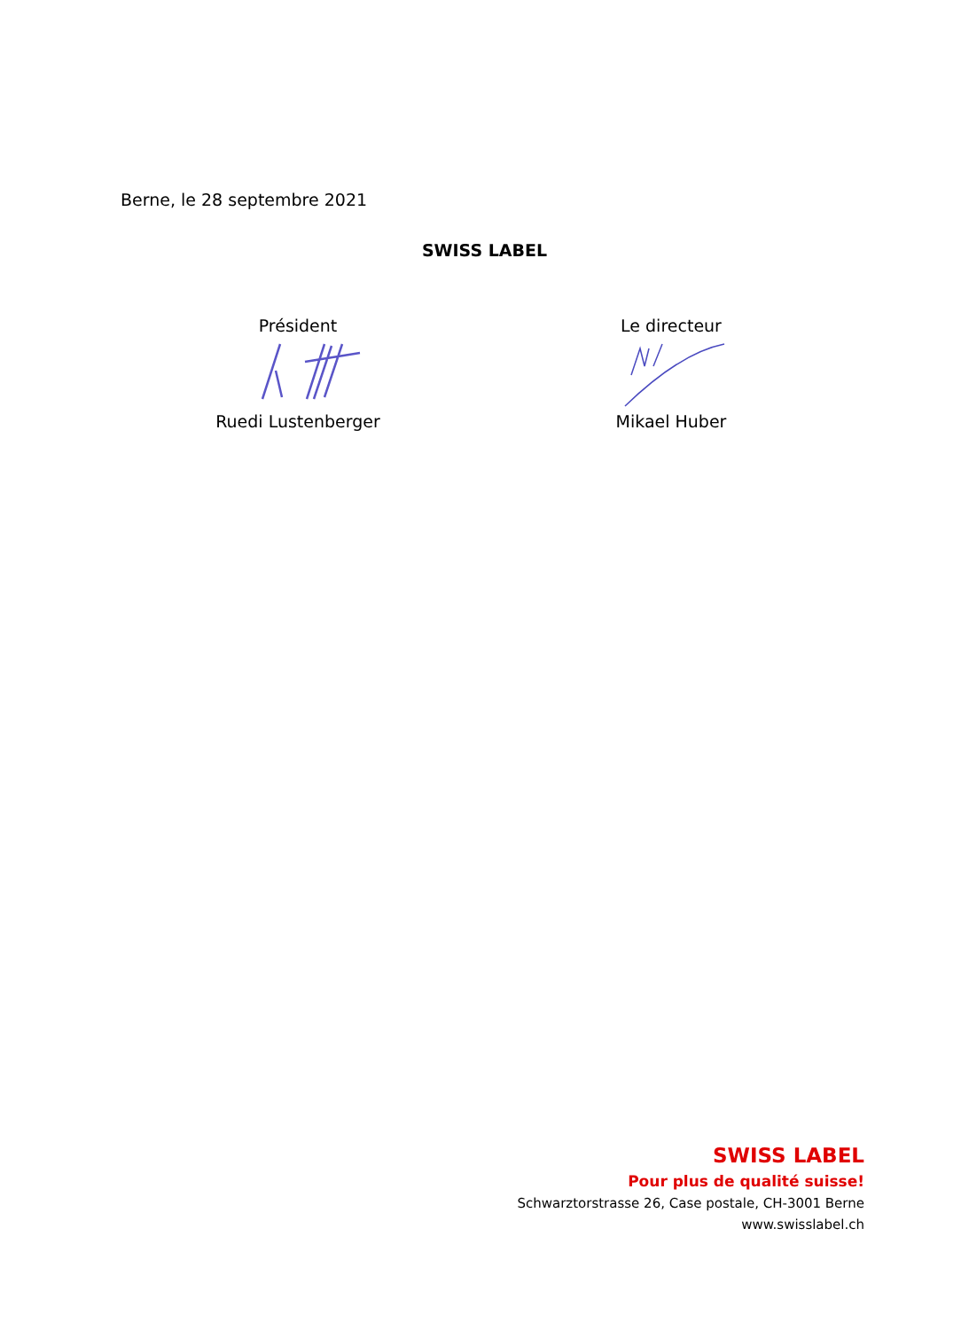Berne, le 28 septembre 2021
SWISS LABEL
Président
Ruedi Lustenberger
Le directeur
Mikael Huber
SWISS LABEL
Pour plus de qualité suisse!
Schwarztorstrasse 26, Case postale, CH-3001 Berne
www.swisslabel.ch